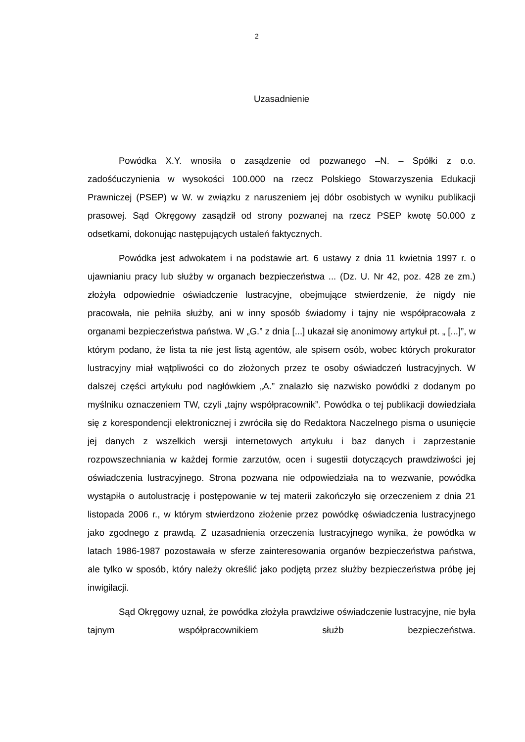2
Uzasadnienie
Powódka X.Y. wnosiła o zasądzenie od pozwanego –N. – Spółki z o.o. zadośćuczynienia w wysokości 100.000 na rzecz Polskiego Stowarzyszenia Edukacji Prawniczej (PSEP) w W. w związku z naruszeniem jej dóbr osobistych w wyniku publikacji prasowej. Sąd Okręgowy zasądził od strony pozwanej na rzecz PSEP kwotę 50.000 z odsetkami, dokonując następujących ustaleń faktycznych.
Powódka jest adwokatem i na podstawie art. 6 ustawy z dnia 11 kwietnia 1997 r. o ujawnianiu pracy lub służby w organach bezpieczeństwa ... (Dz. U. Nr 42, poz. 428 ze zm.) złożyła odpowiednie oświadczenie lustracyjne, obejmujące stwierdzenie, że nigdy nie pracowała, nie pełniła służby, ani w inny sposób świadomy i tajny nie współpracowała z organami bezpieczeństwa państwa. W „G.” z dnia [...] ukazał się anonimowy artykuł pt. „ [...]”, w którym podano, że lista ta nie jest listą agentów, ale spisem osób, wobec których prokurator lustracyjny miał wątpliwości co do złożonych przez te osoby oświadczeń lustracyjnych. W dalszej części artykułu pod nagłówkiem „A.” znalazło się nazwisko powódki z dodanym po myślniku oznaczeniem TW, czyli „tajny współpracownik”. Powódka o tej publikacji dowiedziała się z korespondencji elektronicznej i zwróciła się do Redaktora Naczelnego pisma o usunięcie jej danych z wszelkich wersji internetowych artykułu i baz danych i zaprzestanie rozpowszechniania w każdej formie zarzutów, ocen i sugestii dotyczących prawdziwości jej oświadczenia lustracyjnego. Strona pozwana nie odpowiedziała na to wezwanie, powódka wystąpiła o autolustrację i postępowanie w tej materii zakończyło się orzeczeniem z dnia 21 listopada 2006 r., w którym stwierdzono złożenie przez powódkę oświadczenia lustracyjnego jako zgodnego z prawdą. Z uzasadnienia orzeczenia lustracyjnego wynika, że powódka w latach 1986-1987 pozostawała w sferze zainteresowania organów bezpieczeństwa państwa, ale tylko w sposób, który należy określić jako podjętą przez służby bezpieczeństwa próbę jej inwigilacji.
Sąd Okręgowy uznał, że powódka złożyła prawdziwe oświadczenie lustracyjne, nie była tajnym współpracownikiem służb bezpieczeństwa.